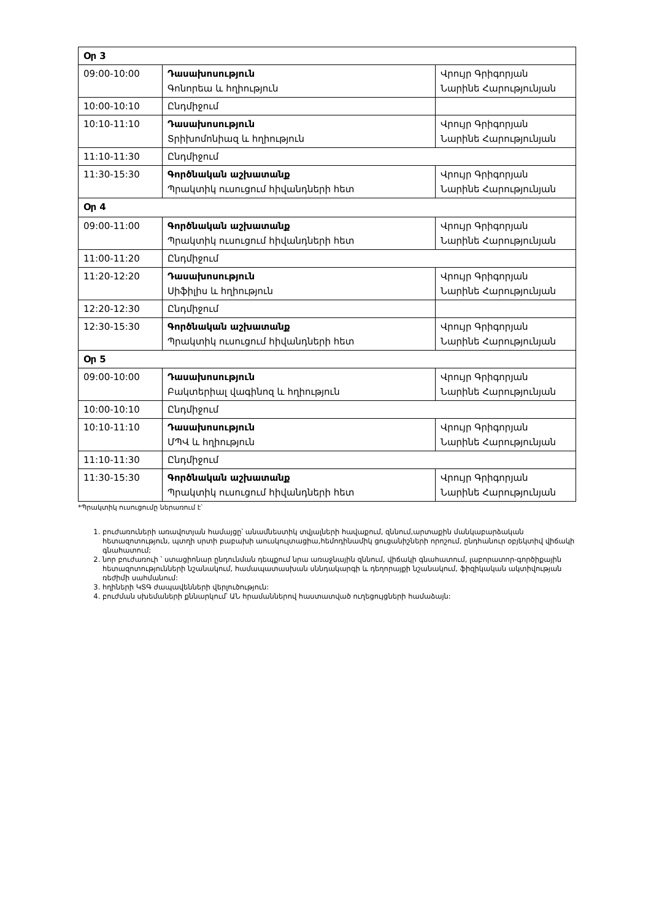| Օր 3 | | |
| 09:00-10:00 | Դասախոսություն Գոնորեա և հղիություն | Վրույր Գրիգորյան Նարինե Հարությունյան |
| 10:00-10:10 | Ընդմիջում | |
| 10:10-11:10 | Դասախոսություն Տրիխոմոնիազ և հղիություն | Վրույր Գրիգորյան Նարինե Հարությունյան |
| 11:10-11:30 | Ընդմիջում | |
| 11:30-15:30 | Գործնական աշխատանք Պրակտիկ ուսուցում հիվանդների հետ | Վրույր Գրիգորյան Նարինե Հարությունյան |
| Օր 4 | | |
| 09:00-11:00 | Գործնական աշխատանք Պրակտիկ ուսուցում հիվանդների հետ | Վրույր Գրիգորյան Նարինե Հարությունյան |
| 11:00-11:20 | Ընդմիջում | |
| 11:20-12:20 | Դասախոսություն Սիֆիլիս և հղիություն | Վրույր Գրիգորյան Նարինե Հարությունյան |
| 12:20-12:30 | Ընդմիջում | |
| 12:30-15:30 | Գործնական աշխատանք Պրակտիկ ուսուցում հիվանդների հետ | Վրույր Գրիգորյան Նարինե Հարությունյան |
| Օր 5 | | |
| 09:00-10:00 | Դասախոսություն Բակտերիալ վագինոզ և հղիություն | Վրույր Գրիգորյան Նարինե Հարությունյան |
| 10:00-10:10 | Ընդմիջում | |
| 10:10-11:10 | Դասախոսություն ՄՊՎ և հղիություն | Վրույր Գրիգորյան Նարինե Հարությունյան |
| 11:10-11:30 | Ընդմիջում | |
| 11:30-15:30 | Գործնական աշխատանք Պրակտիկ ուսուցում հիվանդների հետ | Վրույր Գրիգորյան Նարինե Հարությունյան |
*Պրակտիկ ուսուցումը ներառում է՝
1. բուժառուների առավոտյան համայցը՝ անամնեստիկ տվյալների հավաքում, զննում,արտաքին մանկաբարձական հետազոտություն, պտղի սրտի բաբախի աուսկուլտացիա,հեմոդինամիկ ցուցանիշների որոշում, ընդհանուր օբյեկտիվ վիճակի գնահատում;
2. նոր բուժառուի ՝ ստացիոնար ընդունման դեպքում նրա առաջնային զննում, վիճակի գնահատում, լաբորատոր-գործիքային հետազոտությունների նշանակում, համապատասխան սննդակարգի և դեղորայքի նշանակում, ֆիզիկական ակտիվության ռեժիմի սահմանում:
3. հղիների ԿՏԳ ժապավենների վերլուծություն:
4. բուժման սխեմաների քննարկում՝ ԱՆ հրամաններով հաստատված ուղեցույցների համաձայն: